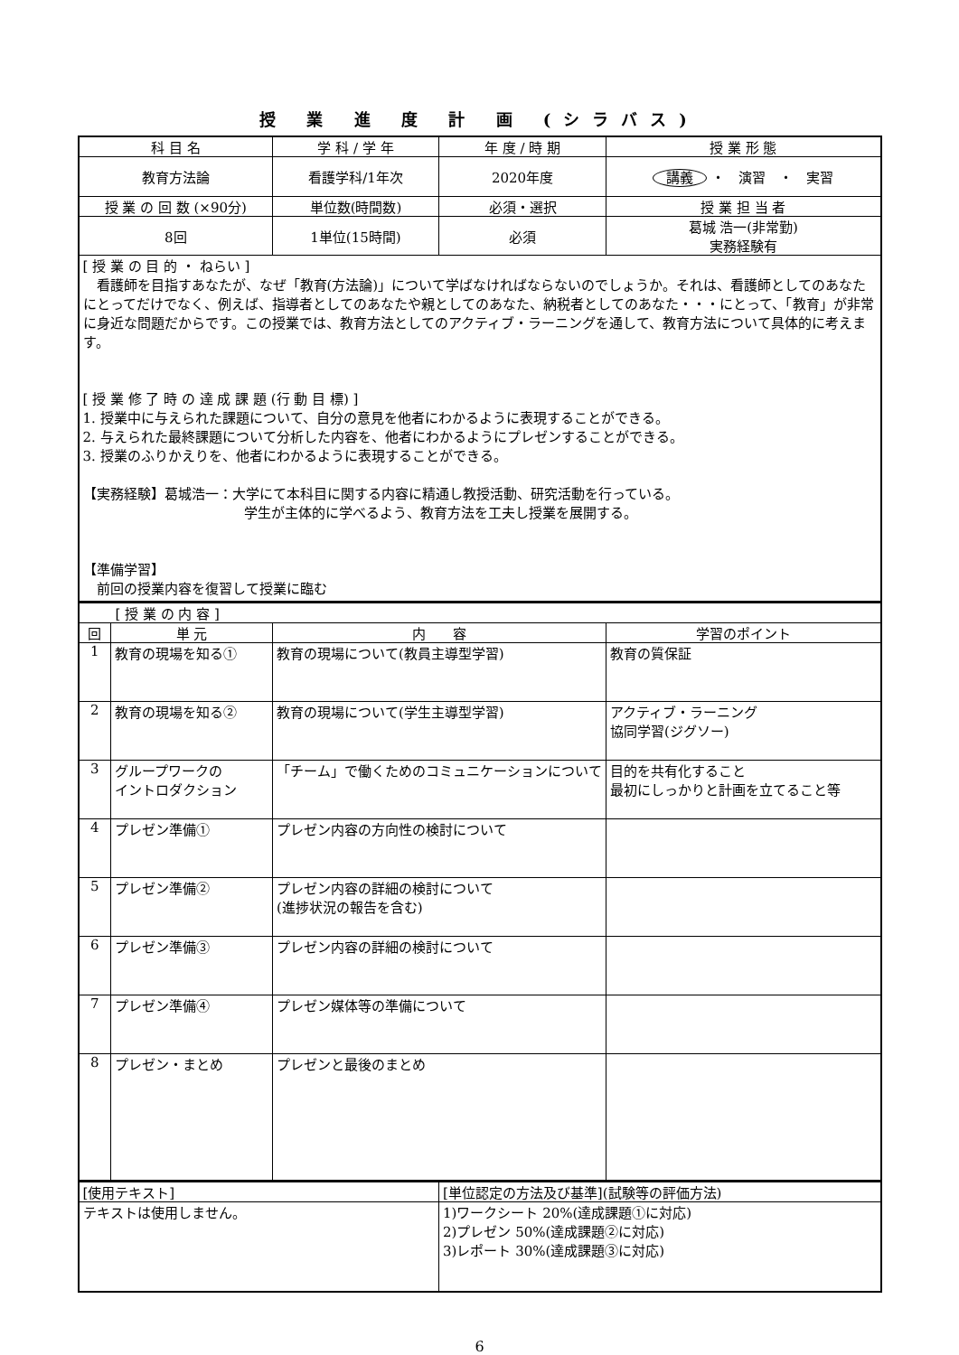授 業 進 度 計 画 (シラバス)
| 科 目 名 | 学 科 / 学 年 | 年 度 / 時 期 | 授 業 形 態 |
| --- | --- | --- | --- |
| 教育方法論 | 看護学科/1年次 | 2020年度 | 講義 ・ 演習 ・ 実習 |
| 授 業 の 回 数 (×90分) | 単位数(時間数) | 必須・選択 | 授 業 担 当 者 |
| 8回 | 1単位(15時間) | 必須 | 葛城 浩一(非常勤) 実務経験有 |
| [ 授 業 の 目 的 ・ ねらい ] 看護師を目指すあなたが、なぜ「教育(方法論)」について学ばなければならないのでしょうか。それは、看護師としてのあなたにとってだけでなく、例えば、指導者としてのあなたや親としてのあなた、納税者としてのあなた・・・にとって、「教育」が非常に身近な問題だからです。この授業では、教育方法としてのアクティブ・ラーニングを通して、教育方法について具体的に考えます。 [ 授 業 修 了 時 の 達 成 課 題 (行 動 目 標) ] 1. 授業中に与えられた課題について、自分の意見を他者にわかるように表現することができる。 2. 与えられた最終課題について分析した内容を、他者にわかるようにプレゼンすることができる。 3. 授業のふりかえりを、他者にわかるように表現することができる。 【実務経験】葛城浩一：大学にて本科目に関する内容に精通し教授活動、研究活動を行っている。 学生が主体的に学べるよう、教育方法を工夫し授業を展開する。 【準備学習】 前回の授業内容を復習して授業に臨む | | | |
| [ 授 業 の 内 容 ] | | | |
| 回 | 単 元 | 内 容 | 学習のポイント |
| 1 | 教育の現場を知る① | 教育の現場について(教員主導型学習) | 教育の質保証 |
| 2 | 教育の現場を知る② | 教育の現場について(学生主導型学習) | アクティブ・ラーニング 協同学習(ジグソー) |
| 3 | グループワークの イントロダクション | 「チーム」で働くためのコミュニケーションについて | 目的を共有化すること 最初にしっかりと計画を立てること等 |
| 4 | プレゼン準備① | プレゼン内容の方向性の検討について | |
| 5 | プレゼン準備② | プレゼン内容の詳細の検討について (進捗状況の報告を含む) | |
| 6 | プレゼン準備③ | プレゼン内容の詳細の検討について | |
| 7 | プレゼン準備④ | プレゼン媒体等の準備について | |
| 8 | プレゼン・まとめ | プレゼンと最後のまとめ | |
| [使用テキスト] | [単位認定の方法及び基準](試験等の評価方法) |
| テキストは使用しません。 | 1)ワークシート 20%(達成課題①に対応) 2)プレゼン 50%(達成課題②に対応) 3)レポート 30%(達成課題③に対応) |
6